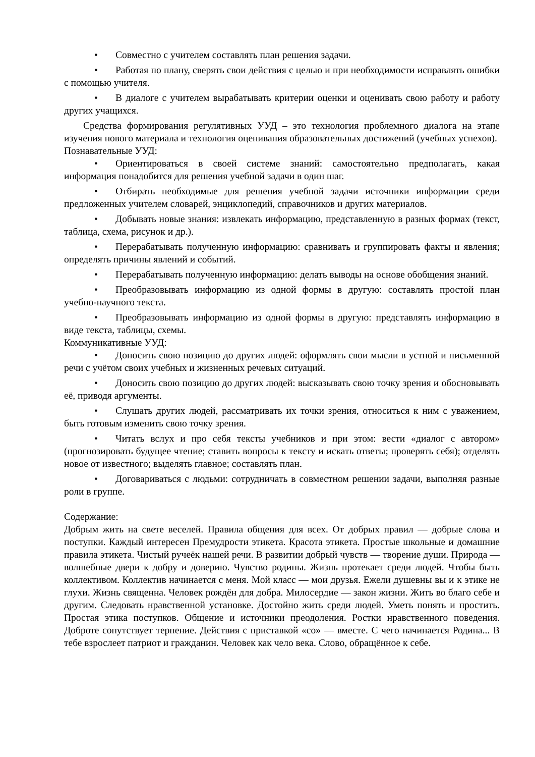• Совместно с учителем составлять план решения задачи.
• Работая по плану, сверять свои действия с целью и при необходимости исправлять ошибки с помощью учителя.
• В диалоге с учителем вырабатывать критерии оценки и оценивать свою работу и работу других учащихся.
Средства формирования регулятивных УУД – это технология проблемного диалога на этапе изучения нового материала и технология оценивания образовательных достижений (учебных успехов).
Познавательные УУД:
• Ориентироваться в своей системе знаний: самостоятельно предполагать, какая информация понадобится для решения учебной задачи в один шаг.
• Отбирать необходимые для решения учебной задачи источники информации среди предложенных учителем словарей, энциклопедий, справочников и других материалов.
• Добывать новые знания: извлекать информацию, представленную в разных формах (текст, таблица, схема, рисунок и др.).
• Перерабатывать полученную информацию: сравнивать и группировать факты и явления; определять причины явлений и событий.
• Перерабатывать полученную информацию: делать выводы на основе обобщения знаний.
• Преобразовывать информацию из одной формы в другую: составлять простой план учебно-научного текста.
• Преобразовывать информацию из одной формы в другую: представлять информацию в виде текста, таблицы, схемы.
Коммуникативные УУД:
• Доносить свою позицию до других людей: оформлять свои мысли в устной и письменной речи с учётом своих учебных и жизненных речевых ситуаций.
• Доносить свою позицию до других людей: высказывать свою точку зрения и обосновывать её, приводя аргументы.
• Слушать других людей, рассматривать их точки зрения, относиться к ним с уважением, быть готовым изменить свою точку зрения.
• Читать вслух и про себя тексты учебников и при этом: вести «диалог с автором» (прогнозировать будущее чтение; ставить вопросы к тексту и искать ответы; проверять себя); отделять новое от известного; выделять главное; составлять план.
• Договариваться с людьми: сотрудничать в совместном решении задачи, выполняя разные роли в группе.
Содержание:
Добрым жить на свете веселей. Правила общения для всех. От добрых правил — добрые слова и поступки. Каждый интересен Премудрости этикета. Красота этикета. Простые школьные и домашние правила этикета. Чистый ручеёк нашей речи. В развитии добрый чувств — творение души. Природа — волшебные двери к добру и доверию. Чувство родины. Жизнь протекает среди людей. Чтобы быть коллективом. Коллектив начинается с меня. Мой класс — мои друзья. Ежели душевны вы и к этике не глухи. Жизнь священна. Человек рождён для добра. Милосердие — закон жизни. Жить во благо себе и другим. Следовать нравственной установке. Достойно жить среди людей. Уметь понять и простить. Простая этика поступков. Общение и источники преодоления. Ростки нравственного поведения. Доброте сопутствует терпение. Действия с приставкой «со» — вместе. С чего начинается Родина... В тебе взрослеет патриот и гражданин. Человек как чело века. Слово, обращённое к себе.